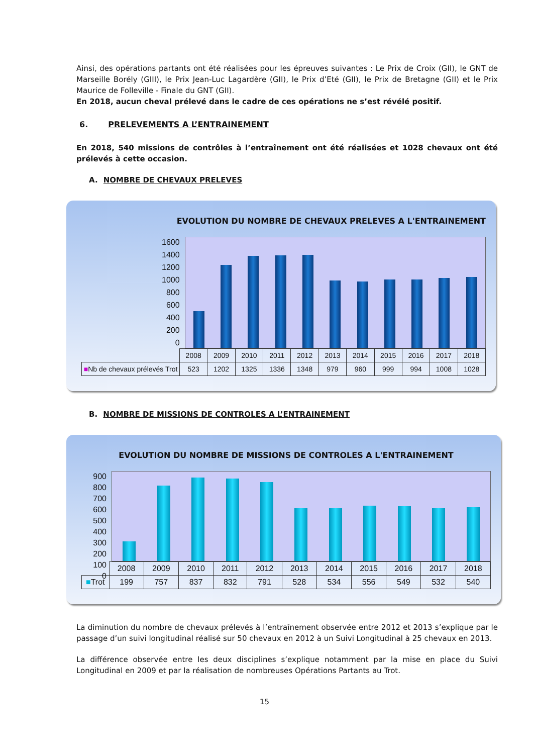Ainsi, des opérations partants ont été réalisées pour les épreuves suivantes : Le Prix de Croix (GII), le GNT de Marseille Borély (GIII), le Prix Jean-Luc Lagardère (GII), le Prix d’Eté (GII), le Prix de Bretagne (GII) et le Prix Maurice de Folleville - Finale du GNT (GII).
En 2018, aucun cheval prélevé dans le cadre de ces opérations ne s’est révélé positif.
6. PRELEVEMENTS A L’ENTRAINEMENT
En 2018, 540 missions de contrôles à l’entraînement ont été réalisées et 1028 chevaux ont été prélevés à cette occasion.
A. NOMBRE DE CHEVAUX PRELEVES
EVOLUTION DU NOMBRE DE CHEVAUX PRELEVES A L'ENTRAINEMENT
1600
1400
1200
1000
800
600
400
200
0
| | 2008 | 2009 | 2010 | 2011 | 2012 | 2013 | 2014 | 2015 | 2016 | 2017 | 2018 |
| ■ Nb de chevaux prélevés Trot | 523 | 1202 | 1325 | 1336 | 1348 | 979 | 960 | 999 | 994 | 1008 | 1028 |
B. NOMBRE DE MISSIONS DE CONTROLES A L’ENTRAINEMENT
EVOLUTION DU NOMBRE DE MISSIONS DE CONTROLES A L'ENTRAINEMENT
900
800
700
600
500
400
300
200
100
0
| | 2008 | 2009 | 2010 | 2011 | 2012 | 2013 | 2014 | 2015 | 2016 | 2017 | 2018 |
| ■ Trot | 199 | 757 | 837 | 832 | 791 | 528 | 534 | 556 | 549 | 532 | 540 |
La diminution du nombre de chevaux prélevés à l’entraînement observée entre 2012 et 2013 s’explique par le passage d’un suivi longitudinal réalisé sur 50 chevaux en 2012 à un Suivi Longitudinal à 25 chevaux en 2013.
La différence observée entre les deux disciplines s’explique notamment par la mise en place du Suivi Longitudinal en 2009 et par la réalisation de nombreuses Opérations Partants au Trot.
15